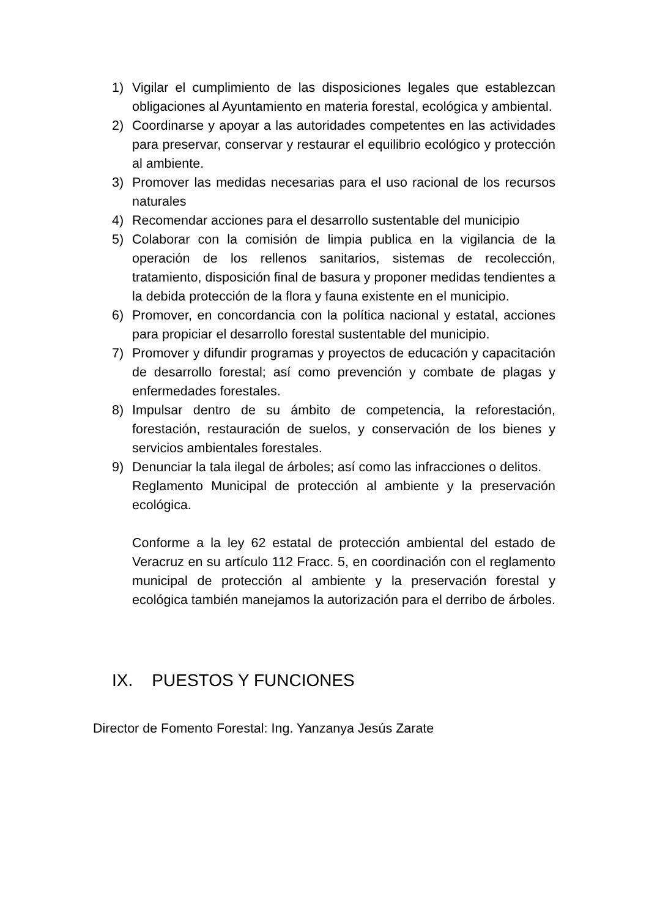1) Vigilar el cumplimiento de las disposiciones legales que establezcan obligaciones al Ayuntamiento en materia forestal, ecológica y ambiental.
2) Coordinarse y apoyar a las autoridades competentes en las actividades para preservar, conservar y restaurar el equilibrio ecológico y protección al ambiente.
3) Promover las medidas necesarias para el uso racional de los recursos naturales
4) Recomendar acciones para el desarrollo sustentable del municipio
5) Colaborar con la comisión de limpia publica en la vigilancia de la operación de los rellenos sanitarios, sistemas de recolección, tratamiento, disposición final de basura y proponer medidas tendientes a la debida protección de la flora y fauna existente en el municipio.
6) Promover, en concordancia con la política nacional y estatal, acciones para propiciar el desarrollo forestal sustentable del municipio.
7) Promover y difundir programas y proyectos de educación y capacitación de desarrollo forestal; así como prevención y combate de plagas y enfermedades forestales.
8) Impulsar dentro de su ámbito de competencia, la reforestación, forestación, restauración de suelos, y conservación de los bienes y servicios ambientales forestales.
9) Denunciar la tala ilegal de árboles; así como las infracciones o delitos.
Reglamento Municipal de protección al ambiente y la preservación ecológica.
Conforme a la ley 62 estatal de protección ambiental del estado de Veracruz en su artículo 112 Fracc. 5, en coordinación con el reglamento municipal de protección al ambiente y la preservación forestal y ecológica también manejamos la autorización para el derribo de árboles.
IX. PUESTOS Y FUNCIONES
Director de Fomento Forestal: Ing. Yanzanya Jesús Zarate